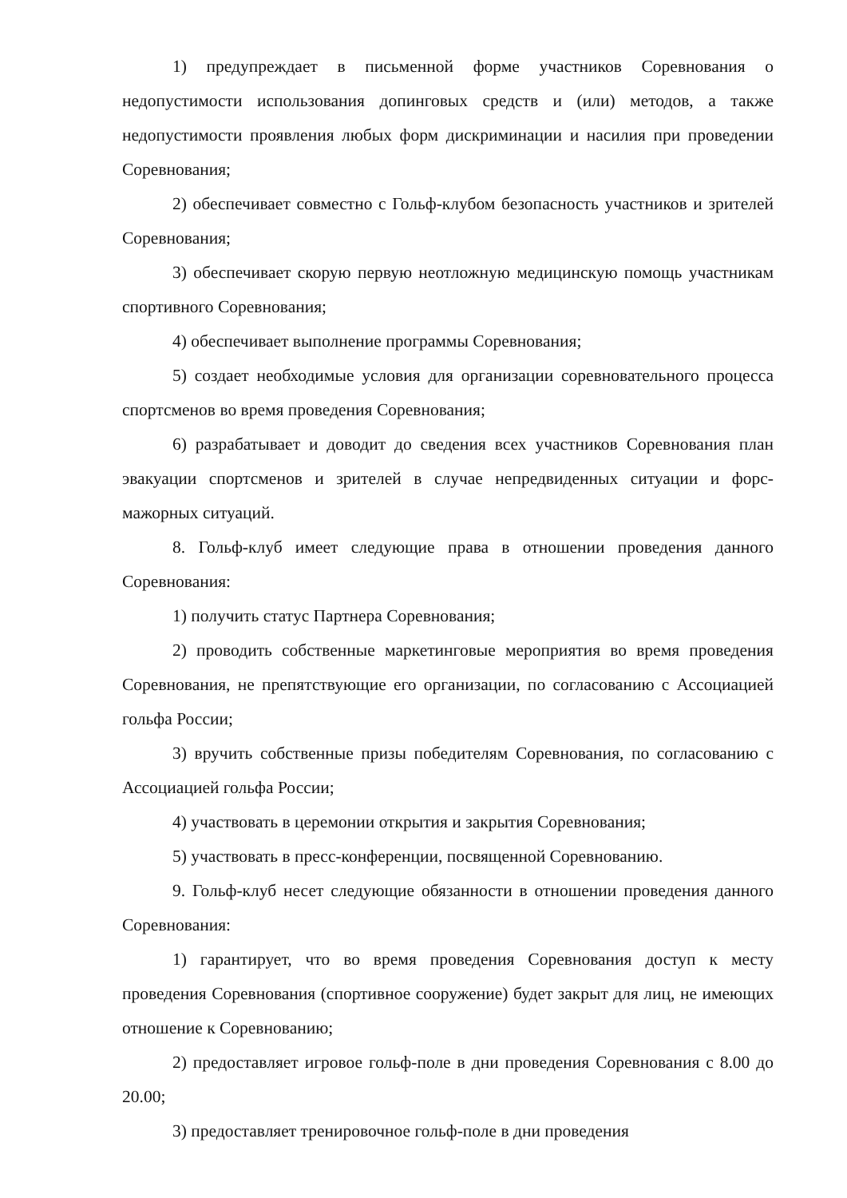1) предупреждает в письменной форме участников Соревнования о недопустимости использования допинговых средств и (или) методов, а также недопустимости проявления любых форм дискриминации и насилия при проведении Соревнования;
2) обеспечивает совместно с Гольф-клубом безопасность участников и зрителей Соревнования;
3) обеспечивает скорую первую неотложную медицинскую помощь участникам спортивного Соревнования;
4) обеспечивает выполнение программы Соревнования;
5) создает необходимые условия для организации соревновательного процесса спортсменов во время проведения Соревнования;
6) разрабатывает и доводит до сведения всех участников Соревнования план эвакуации спортсменов и зрителей в случае непредвиденных ситуации и форс-мажорных ситуаций.
8. Гольф-клуб имеет следующие права в отношении проведения данного Соревнования:
1) получить статус Партнера Соревнования;
2) проводить собственные маркетинговые мероприятия во время проведения Соревнования, не препятствующие его организации, по согласованию с Ассоциацией гольфа России;
3) вручить собственные призы победителям Соревнования, по согласованию с Ассоциацией гольфа России;
4) участвовать в церемонии открытия и закрытия Соревнования;
5) участвовать в пресс-конференции, посвященной Соревнованию.
9. Гольф-клуб несет следующие обязанности в отношении проведения данного Соревнования:
1) гарантирует, что во время проведения Соревнования доступ к месту проведения Соревнования (спортивное сооружение) будет закрыт для лиц, не имеющих отношение к Соревнованию;
2) предоставляет игровое гольф-поле в дни проведения Соревнования с 8.00 до 20.00;
3) предоставляет тренировочное гольф-поле в дни проведения